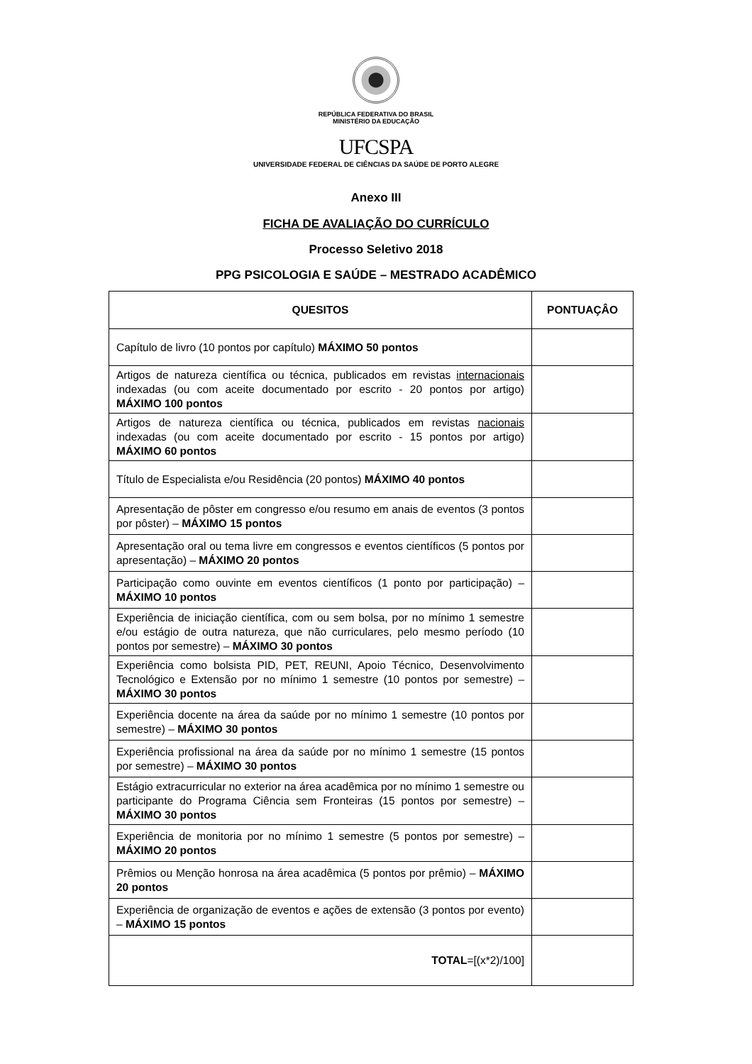REPÚBLICA FEDERATIVA DO BRASIL
MINISTÉRIO DA EDUCAÇÃO
UFCSPA
UNIVERSIDADE FEDERAL DE CIÊNCIAS DA SAÚDE DE PORTO ALEGRE
Anexo III
FICHA DE AVALIAÇÃO DO CURRÍCULO
Processo Seletivo 2018
PPG PSICOLOGIA E SAÚDE – MESTRADO ACADÊMICO
| QUESITOS | PONTUAÇÂO |
| --- | --- |
| Capítulo de livro (10 pontos por capítulo) MÁXIMO 50 pontos | |
| Artigos de natureza científica ou técnica, publicados em revistas internacionais indexadas (ou com aceite documentado por escrito - 20 pontos por artigo) MÁXIMO 100 pontos | |
| Artigos de natureza científica ou técnica, publicados em revistas nacionais indexadas (ou com aceite documentado por escrito - 15 pontos por artigo) MÁXIMO 60 pontos | |
| Título de Especialista e/ou Residência (20 pontos) MÁXIMO 40 pontos | |
| Apresentação de pôster em congresso e/ou resumo em anais de eventos (3 pontos por pôster) – MÁXIMO 15 pontos | |
| Apresentação oral ou tema livre em congressos e eventos científicos (5 pontos por apresentação) – MÁXIMO 20 pontos | |
| Participação como ouvinte em eventos científicos (1 ponto por participação) – MÁXIMO 10 pontos | |
| Experiência de iniciação científica, com ou sem bolsa, por no mínimo 1 semestre e/ou estágio de outra natureza, que não curriculares, pelo mesmo período (10 pontos por semestre) – MÁXIMO 30 pontos | |
| Experiência como bolsista PID, PET, REUNI, Apoio Técnico, Desenvolvimento Tecnológico e Extensão por no mínimo 1 semestre (10 pontos por semestre) – MÁXIMO 30 pontos | |
| Experiência docente na área da saúde por no mínimo 1 semestre (10 pontos por semestre) – MÁXIMO 30 pontos | |
| Experiência profissional na área da saúde por no mínimo 1 semestre (15 pontos por semestre) – MÁXIMO 30 pontos | |
| Estágio extracurricular no exterior na área acadêmica por no mínimo 1 semestre ou participante do Programa Ciência sem Fronteiras (15 pontos por semestre) – MÁXIMO 30 pontos | |
| Experiência de monitoria por no mínimo 1 semestre (5 pontos por semestre) – MÁXIMO 20 pontos | |
| Prêmios ou Menção honrosa na área acadêmica (5 pontos por prêmio) – MÁXIMO 20 pontos | |
| Experiência de organização de eventos e ações de extensão (3 pontos por evento) – MÁXIMO 15 pontos | |
| TOTAL =[(x*2)/100] | |